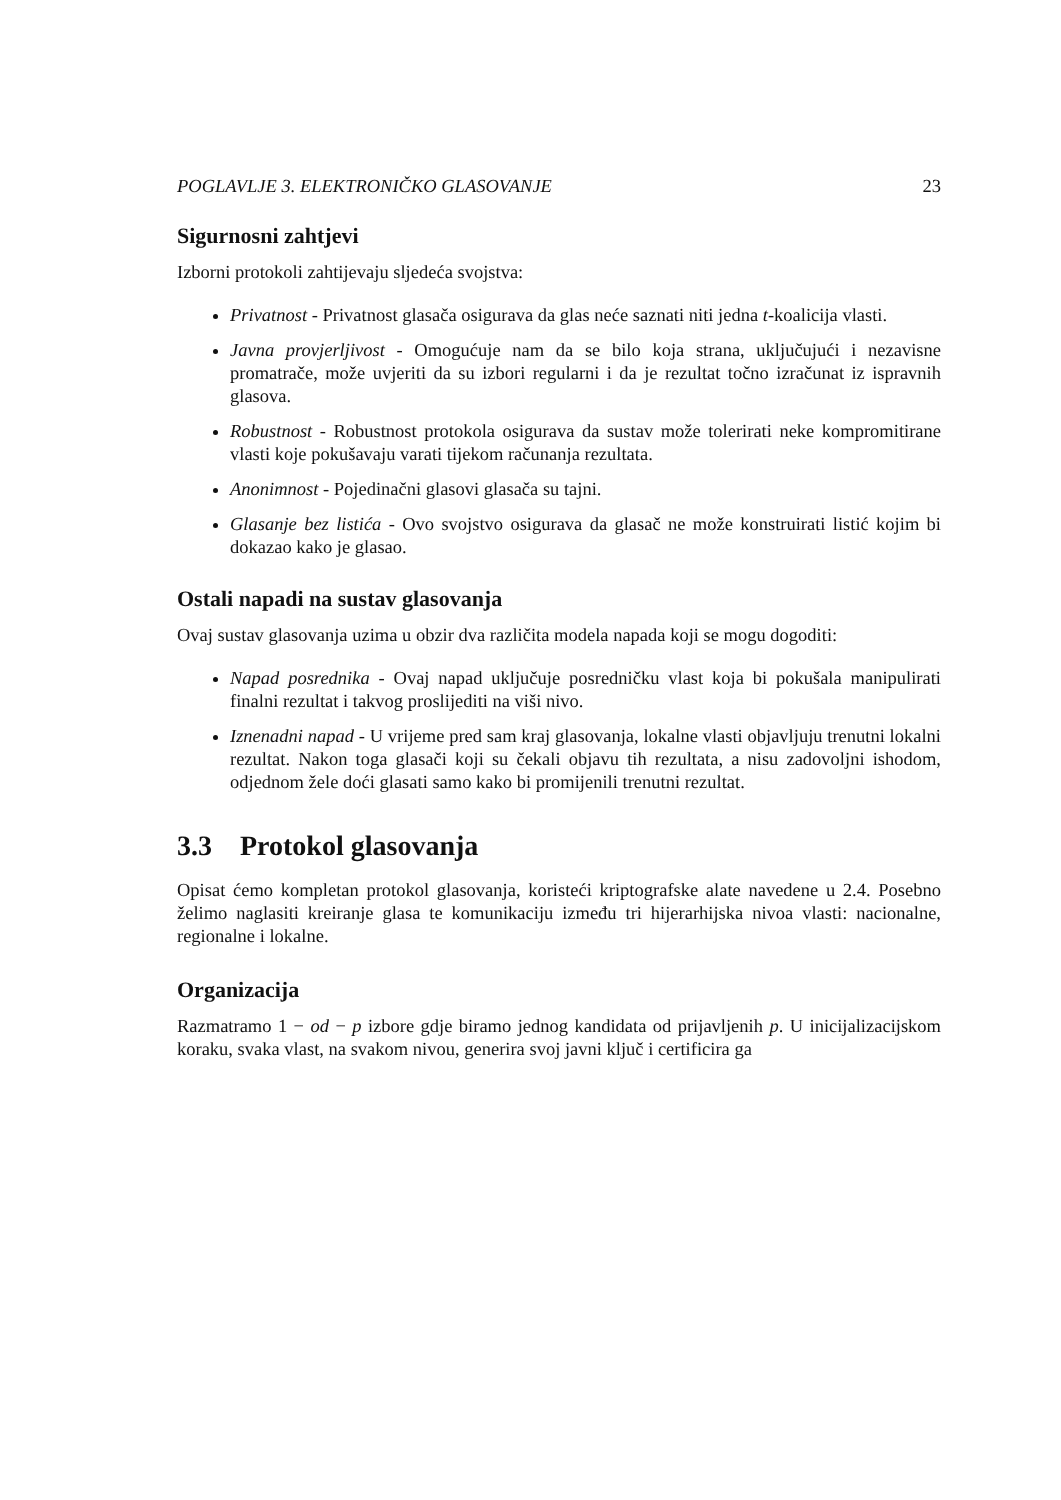POGLAVLJE 3. ELEKTRONIČKO GLASOVANJE 23
Sigurnosni zahtjevi
Izborni protokoli zahtijevaju sljedeća svojstva:
Privatnost - Privatnost glasača osigurava da glas neće saznati niti jedna t-koalicija vlasti.
Javna provjerljivost - Omogućuje nam da se bilo koja strana, uključujući i nezavisne promatrače, može uvjeriti da su izbori regularni i da je rezultat točno izračunat iz ispravnih glasova.
Robustnost - Robustnost protokola osigurava da sustav može tolerirati neke kompromitirane vlasti koje pokušavaju varati tijekom računanja rezultata.
Anonimnost - Pojedinačni glasovi glasača su tajni.
Glasanje bez listića - Ovo svojstvo osigurava da glasač ne može konstruirati listić kojim bi dokazao kako je glasao.
Ostali napadi na sustav glasovanja
Ovaj sustav glasovanja uzima u obzir dva različita modela napada koji se mogu dogoditi:
Napad posrednika - Ovaj napad uključuje posredničku vlast koja bi pokušala manipulirati finalni rezultat i takvog proslijediti na viši nivo.
Iznenadni napad - U vrijeme pred sam kraj glasovanja, lokalne vlasti objavljuju trenutni lokalni rezultat. Nakon toga glasači koji su čekali objavu tih rezultata, a nisu zadovoljni ishodom, odjednom žele doći glasati samo kako bi promijenili trenutni rezultat.
3.3 Protokol glasovanja
Opisat ćemo kompletan protokol glasovanja, koristeći kriptografske alate navedene u 2.4. Posebno želimo naglasiti kreiranje glasa te komunikaciju između tri hijerarhijska nivoa vlasti: nacionalne, regionalne i lokalne.
Organizacija
Razmatramo 1 − od − p izbore gdje biramo jednog kandidata od prijavljenih p. U inicijalizacijskom koraku, svaka vlast, na svakom nivou, generira svoj javni ključ i certificira ga